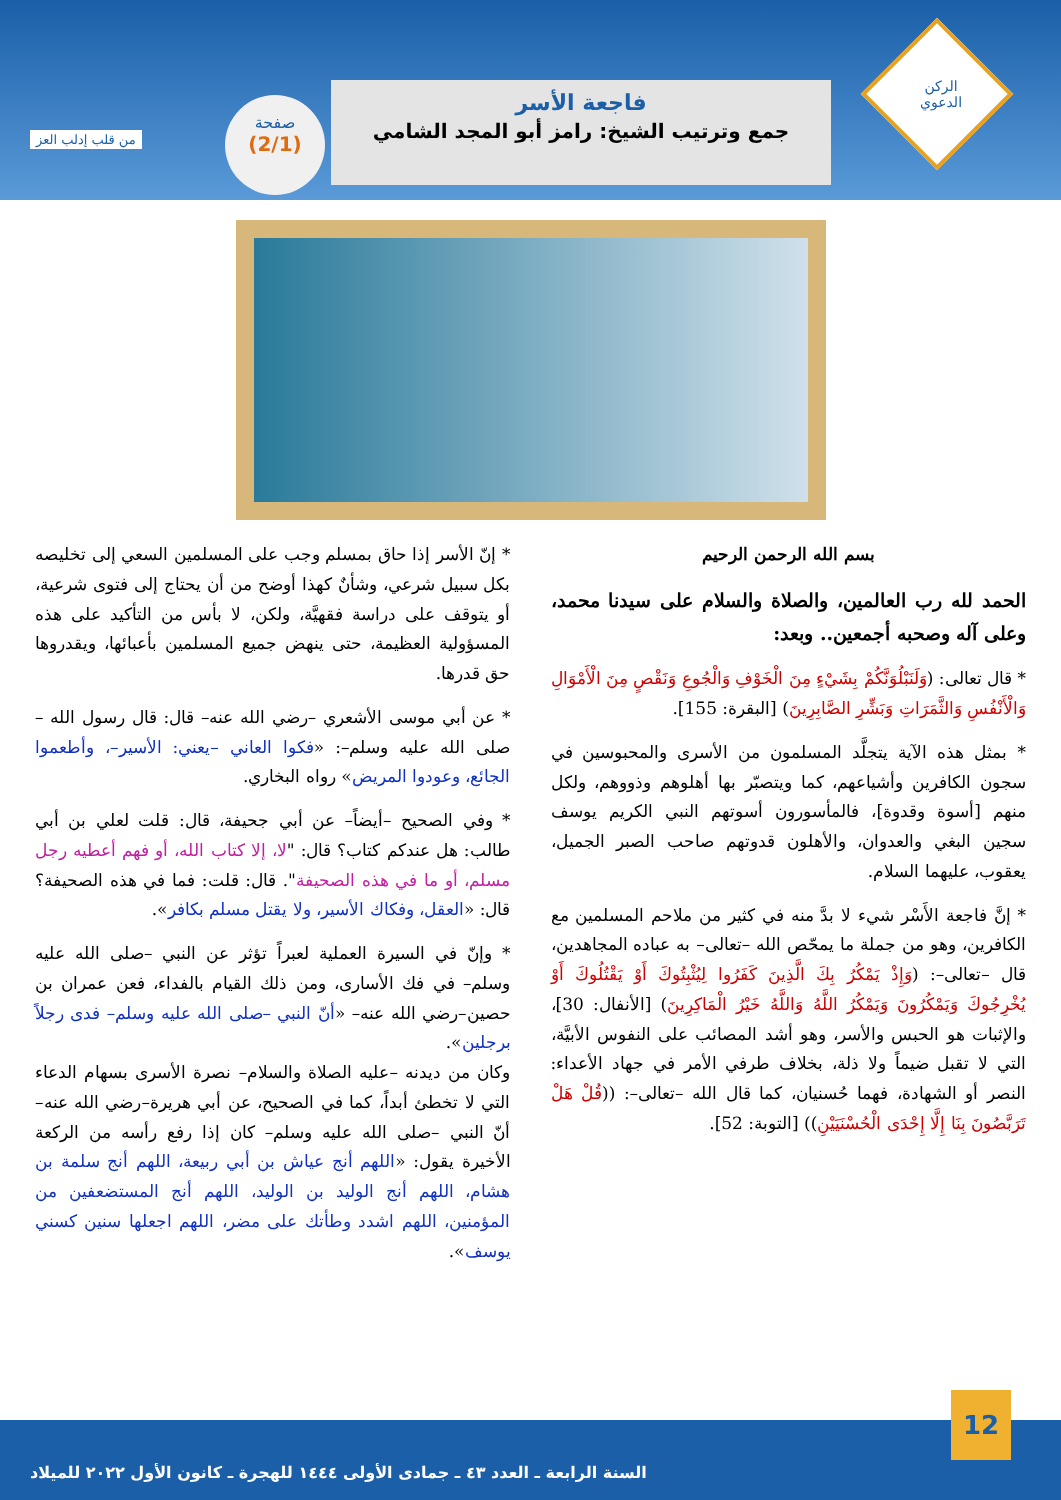الركن الدعوي
فاجعة الأسر
جمع وترتيب الشيخ: رامز أبو المجد الشامي
صفحة
(2/1)
من قلب إدلب العز
بسم الله الرحمن الرحيم
الحمد لله رب العالمين، والصلاة والسلام على سيدنا محمد، وعلى آله وصحبه أجمعين.. وبعد:
* قال تعالى: (وَلَنَبْلُوَنَّكُمْ بِشَيْءٍ مِنَ الْخَوْفِ وَالْجُوعِ وَنَقْصٍ مِنَ الْأَمْوَالِ وَالْأَنْفُسِ وَالثَّمَرَاتِ وَبَشِّرِ الصَّابِرِينَ) [البقرة: 155].
* بمثل هذه الآية يتجلَّد المسلمون من الأسرى والمحبوسين في سجون الكافرين وأشياعهم، كما ويتصبّر بها أهلوهم وذووهم، ولكل منهم [أسوة وقدوة]، فالمأسورون أسوتهم النبي الكريم يوسف سجين البغي والعدوان، والأهلون قدوتهم صاحب الصبر الجميل، يعقوب، عليهما السلام.
* إنَّ فاجعة الأَسْر شيء لا بدَّ منه في كثير من ملاحم المسلمين مع الكافرين، وهو من جملة ما يمحّص الله –تعالى– به عباده المجاهدين، قال –تعالى–: (وَإِذْ يَمْكُرُ بِكَ الَّذِينَ كَفَرُوا لِيُثْبِتُوكَ أَوْ يَقْتُلُوكَ أَوْ يُخْرِجُوكَ وَيَمْكُرُونَ وَيَمْكُرُ اللَّهُ وَاللَّهُ خَيْرُ الْمَاكِرِينَ) [الأنفال: 30]، والإثبات هو الحبس والأسر، وهو أشد المصائب على النفوس الأبيَّة، التي لا تقبل ضيماً ولا ذلة، بخلاف طرفي الأمر في جهاد الأعداء: النصر أو الشهادة، فهما حُسنيان، كما قال الله –تعالى–: ((قُلْ هَلْ تَرَبَّصُونَ بِنَا إِلَّا إِحْدَى الْحُسْنَيَيْنِ)) [التوبة: 52].
* إنّ الأسر إذا حاق بمسلم وجب على المسلمين السعي إلى تخليصه بكل سبيل شرعي، وشأنٌ كهذا أوضح من أن يحتاج إلى فتوى شرعية، أو يتوقف على دراسة فقهيَّة، ولكن، لا بأس من التأكيد على هذه المسؤولية العظيمة، حتى ينهض جميع المسلمين بأعبائها، ويقدروها حق قدرها.
* عن أبي موسى الأشعري –رضي الله عنه– قال: قال رسول الله –صلى الله عليه وسلم–: «فكوا العاني –يعني: الأسير–، وأطعموا الجائع، وعودوا المريض» رواه البخاري.
* وفي الصحيح –أيضاً– عن أبي جحيفة، قال: قلت لعلي بن أبي طالب: هل عندكم كتاب؟ قال: "لا، إلا كتاب الله، أو فهم أعطيه رجل مسلم، أو ما في هذه الصحيفة". قال: قلت: فما في هذه الصحيفة؟ قال: «العقل، وفكاك الأسير، ولا يقتل مسلم بكافر».
* وإنّ في السيرة العملية لعبراً تؤثر عن النبي –صلى الله عليه وسلم– في فك الأسارى، ومن ذلك القيام بالفداء، فعن عمران بن حصين–رضي الله عنه– «أنّ النبي –صلى الله عليه وسلم– فدى رجلاً برجلين».
وكان من ديدنه –عليه الصلاة والسلام– نصرة الأسرى بسهام الدعاء التي لا تخطئ أبداً، كما في الصحيح، عن أبي هريرة–رضي الله عنه– أنّ النبي –صلى الله عليه وسلم– كان إذا رفع رأسه من الركعة الأخيرة يقول: «اللهم أنج عياش بن أبي ربيعة، اللهم أنج سلمة بن هشام، اللهم أنج الوليد بن الوليد، اللهم أنج المستضعفين من المؤمنين، اللهم اشدد وطأتك على مضر، اللهم اجعلها سنين كسني يوسف».
12
السنة الرابعة ـ العدد ٤٣ ـ جمادى الأولى ١٤٤٤ للهجرة ـ كانون الأول ٢٠٢٢ للميلاد